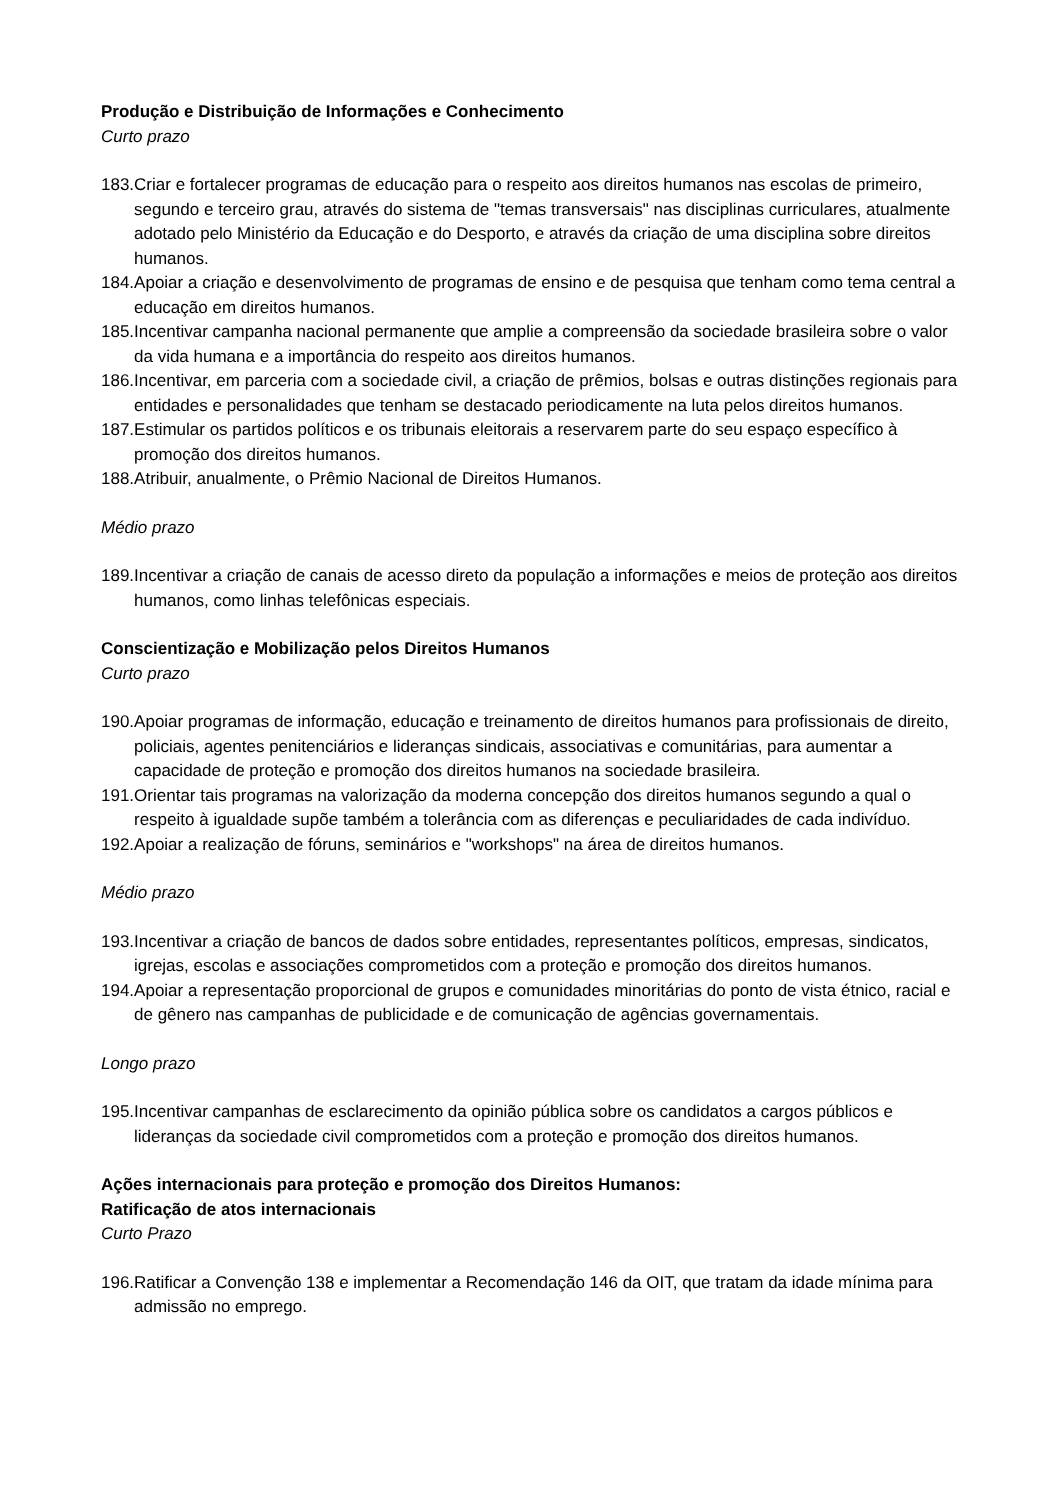Produção e Distribuição de Informações e Conhecimento
Curto prazo
183.Criar e fortalecer programas de educação para o respeito aos direitos humanos nas escolas de primeiro, segundo e terceiro grau, através do sistema de "temas transversais" nas disciplinas curriculares, atualmente adotado pelo Ministério da Educação e do Desporto, e através da criação de uma disciplina sobre direitos humanos.
184.Apoiar a criação e desenvolvimento de programas de ensino e de pesquisa que tenham como tema central a educação em direitos humanos.
185.Incentivar campanha nacional permanente que amplie a compreensão da sociedade brasileira sobre o valor da vida humana e a importância do respeito aos direitos humanos.
186.Incentivar, em parceria com a sociedade civil, a criação de prêmios, bolsas e outras distinções regionais para entidades e personalidades que tenham se destacado periodicamente na luta pelos direitos humanos.
187.Estimular os partidos políticos e os tribunais eleitorais a reservarem parte do seu espaço específico à promoção dos direitos humanos.
188.Atribuir, anualmente, o Prêmio Nacional de Direitos Humanos.
Médio prazo
189.Incentivar a criação de canais de acesso direto da população a informações e meios de proteção aos direitos humanos, como linhas telefônicas especiais.
Conscientização e Mobilização pelos Direitos Humanos
Curto prazo
190.Apoiar programas de informação, educação e treinamento de direitos humanos para profissionais de direito, policiais, agentes penitenciários e lideranças sindicais, associativas e comunitárias, para aumentar a capacidade de proteção e promoção dos direitos humanos na sociedade brasileira.
191.Orientar tais programas na valorização da moderna concepção dos direitos humanos segundo a qual o respeito à igualdade supõe também a tolerância com as diferenças e peculiaridades de cada indivíduo.
192.Apoiar a realização de fóruns, seminários e "workshops" na área de direitos humanos.
Médio prazo
193.Incentivar a criação de bancos de dados sobre entidades, representantes políticos, empresas, sindicatos, igrejas, escolas e associações comprometidos com a proteção e promoção dos direitos humanos.
194.Apoiar a representação proporcional de grupos e comunidades minoritárias do ponto de vista étnico, racial e de gênero nas campanhas de publicidade e de comunicação de agências governamentais.
Longo prazo
195.Incentivar campanhas de esclarecimento da opinião pública sobre os candidatos a cargos públicos e lideranças da sociedade civil comprometidos com a proteção e promoção dos direitos humanos.
Ações internacionais para proteção e promoção dos Direitos Humanos:
Ratificação de atos internacionais
Curto Prazo
196.Ratificar a Convenção 138 e implementar a Recomendação 146 da OIT, que tratam da idade mínima para admissão no emprego.